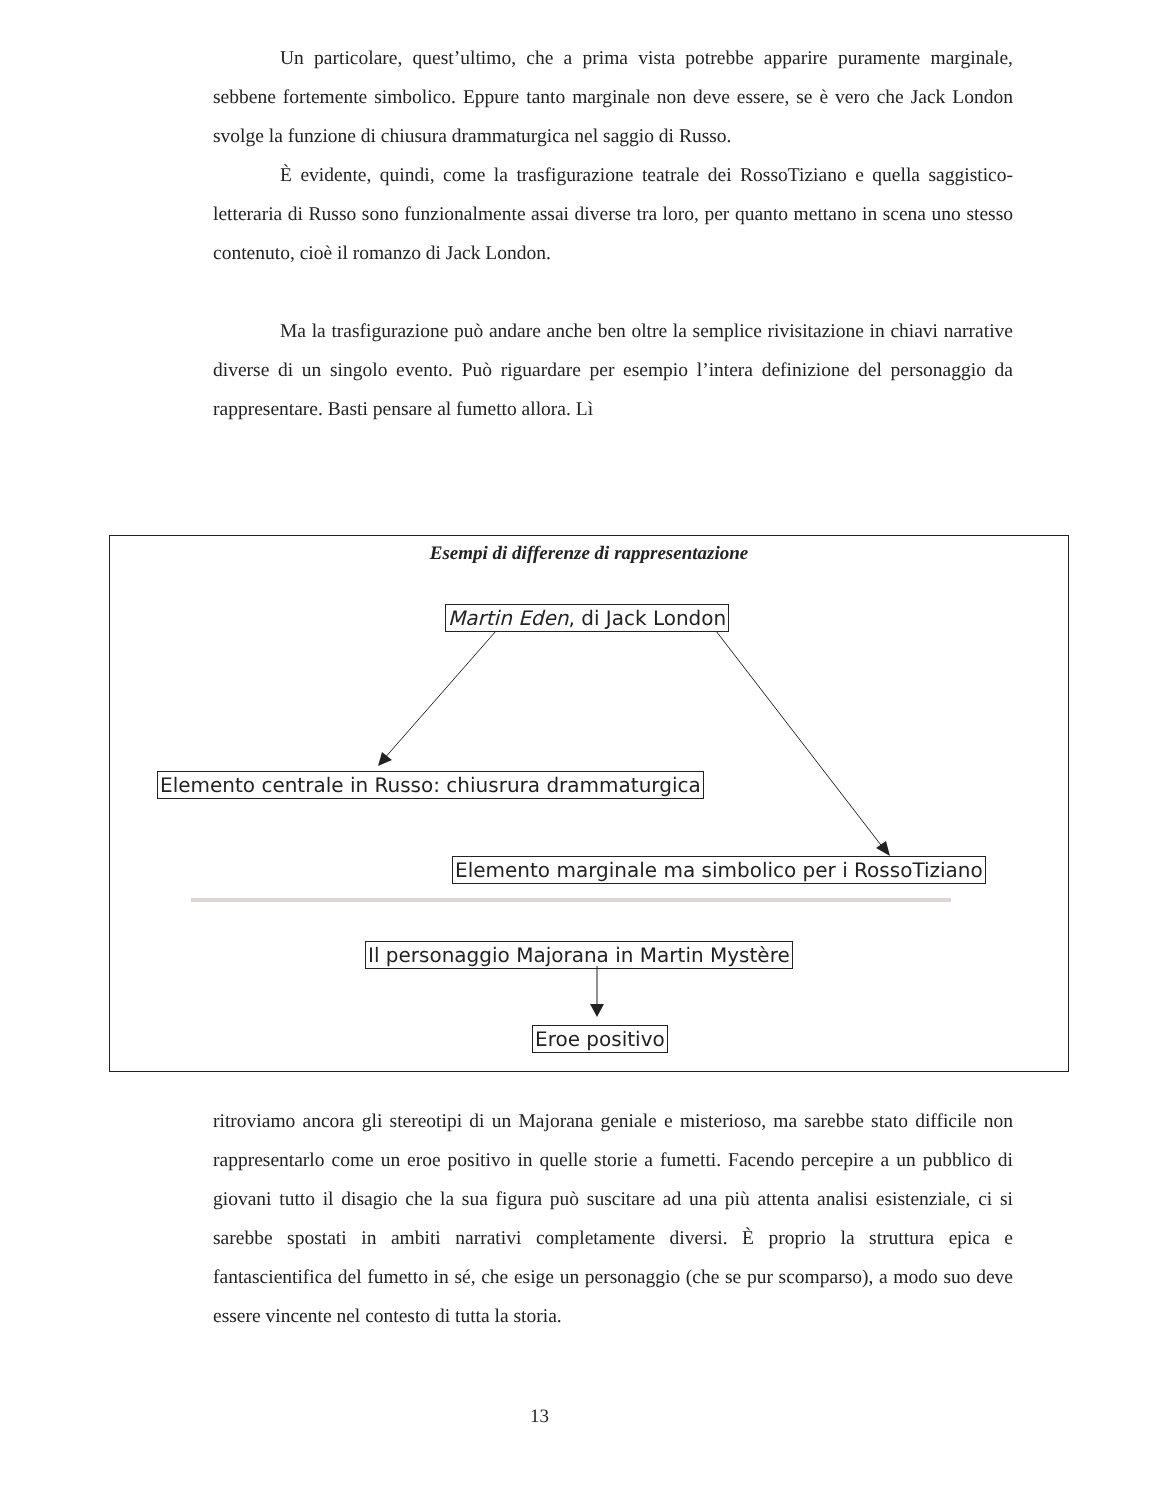Un particolare, quest’ultimo, che a prima vista potrebbe apparire puramente marginale, sebbene fortemente simbolico. Eppure tanto marginale non deve essere, se è vero che Jack London svolge la funzione di chiusura drammaturgica nel saggio di Russo.
È evidente, quindi, come la trasfigurazione teatrale dei RossoTiziano e quella saggistico-letteraria di Russo sono funzionalmente assai diverse tra loro, per quanto mettano in scena uno stesso contenuto, cioè il romanzo di Jack London.
Ma la trasfigurazione può andare anche ben oltre la semplice rivisitazione in chiavi narrative diverse di un singolo evento. Può riguardare per esempio l’intera definizione del personaggio da rappresentare. Basti pensare al fumetto allora. Lì
Esempi di differenze di rappresentazione
Martin Eden, di Jack London
Elemento centrale in Russo: chiusrura drammaturgica
Elemento marginale ma simbolico per i RossoTiziano
Il personaggio Majorana in Martin Mystère
Eroe positivo
ritroviamo ancora gli stereotipi di un Majorana geniale e misterioso, ma sarebbe stato difficile non rappresentarlo come un eroe positivo in quelle storie a fumetti. Facendo percepire a un pubblico di giovani tutto il disagio che la sua figura può suscitare ad una più attenta analisi esistenziale, ci si sarebbe spostati in ambiti narrativi completamente diversi. È proprio la struttura epica e fantascientifica del fumetto in sé, che esige un personaggio (che se pur scomparso), a modo suo deve essere vincente nel contesto di tutta la storia.
13